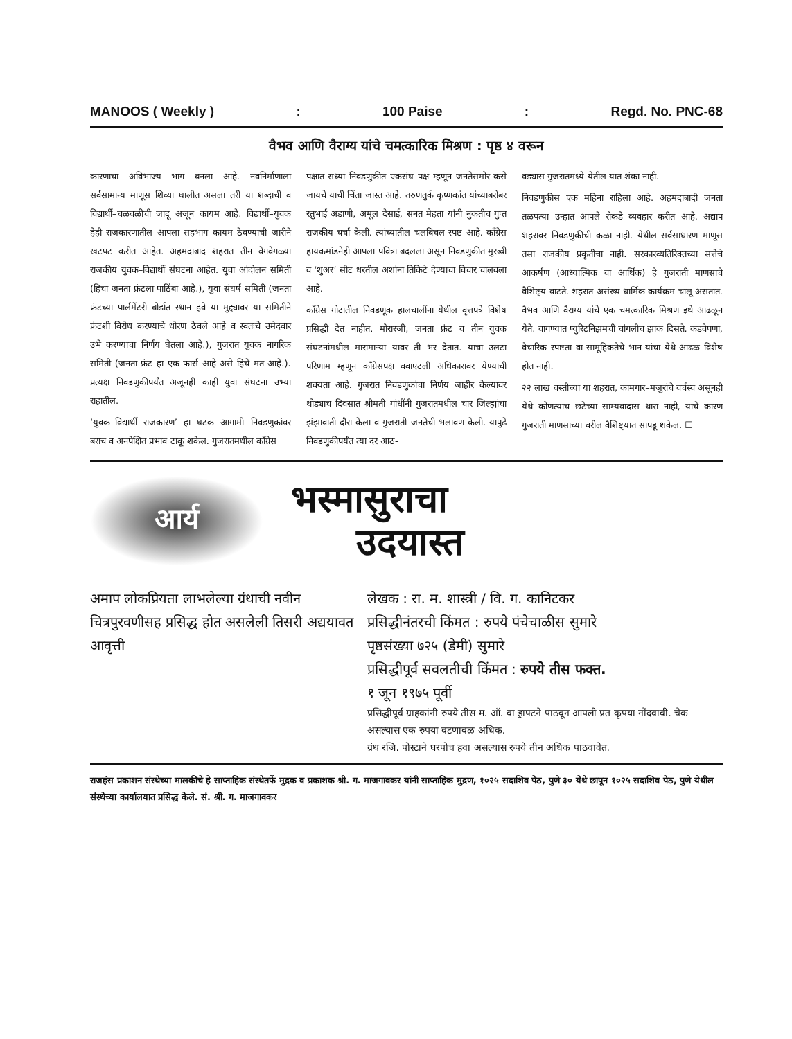MANOOS ( Weekly ): 100 Paise: Regd. No. PNC-68
वैभव आणि वैराग्य यांचे चमत्कारिक मिश्रण : पृष्ठ ४ वरून
कारणाचा अविभाज्य भाग बनला आहे. नवनिर्माणाला सर्वसामान्य माणूस शिव्या घालीत असला तरी या शब्दाची व विद्यार्थी–चळवळीची जादू अजून कायम आहे. विद्यार्थी–युवक हेही राजकारणातील आपला सहभाग कायम ठेवण्याची जारीने खटपट करीत आहेत. अहमदाबाद शहरात तीन वेगवेगळ्या राजकीय युवक–विद्यार्थी संघटना आहेत. युवा आंदोलन समिती (हिचा जनता फ्रंटला पाठिंबा आहे.), युवा संघर्ष समिती (जनता फ्रंटच्या पार्लमेंटरी बोर्डात स्थान हवे या मुद्द्यावर या समितीने फ्रंटशी विरोध करण्याचे धोरण ठेवले आहे व स्वतःचे उमेदवार उभे करण्याचा निर्णय घेतला आहे.), गुजरात युवक नागरिक समिती (जनता फ्रंट हा एक फार्स आहे असे हिचे मत आहे.). प्रत्यक्ष निवडणुकीपर्यंत अजूनही काही युवा संघटना उभ्या राहातील.
‘युवक–विद्यार्थी राजकारण’ हा घटक आगामी निवडणुकांवर बराच व अनपेक्षित प्रभाव टाकू शकेल. गुजरातमधील काँग्रेस
पक्षात सध्या निवडणुकीत एकसंघ पक्ष म्हणून जनतेसमोर कसे जायचे याची चिंता जास्त आहे. तरुणतुर्क कृष्णकांत यांच्याबरोबर रतुभाई अडाणी, अमूल देसाई, सनत मेहता यांनी नुकतीच गुप्त राजकीय चर्चा केली. त्यांच्यातील चलबिचल स्पष्ट आहे. काँग्रेस हायकमांडनेही आपला पवित्रा बदलला असून निवडणुकीत मुरब्बी व ‘शुअर’ सीट धरतील अशांना तिकिटे देण्याचा विचार चालवला आहे.
काँग्रेस गोटातील निवडणूक हालचालींना येथील वृत्तपत्रे विशेष प्रसिद्धी देत नाहीत. मोरारजी, जनता फ्रंट व तीन युवक संघटनांमधील मारामाऱ्या यावर ती भर देतात. याचा उलटा परिणाम म्हणून काँग्रेसपक्ष ववाएटली अधिकारावर येण्याची शक्यता आहे. गुजरात निवडणुकांचा निर्णय जाहीर केल्यावर थोड्याच दिवसात श्रीमती गांधींनी गुजरातमधील चार जिल्ह्यांचा झंझावाती दौरा केला व गुजराती जनतेची भलावण केली. यापुढे निवडणुकीपर्यंत त्या दर आठ-
वड्यास गुजरातमध्ये येतील यात शंका नाही.
निवडणुकीस एक महिना राहिला आहे. अहमदाबादी जनता तळपत्या उन्हात आपले रोकडे व्यवहार करीत आहे. अद्याप शहरावर निवडणुकीची कळा नाही. येथील सर्वसाधारण माणूस तसा राजकीय प्रकृतीचा नाही. सरकारव्यतिरिक्तच्या सत्तेचे आकर्षण (आध्यात्मिक वा आर्थिक) हे गुजराती माणसाचे वैशिष्ट्य वाटते. शहरात असंख्य धार्मिक कार्यक्रम चालू असतात. वैभव आणि वैराग्य यांचे एक चमत्कारिक मिश्रण इथे आढळून येते. वागण्यात प्युरिटनिझमची चांगलीच झाक दिसते. कडवेपणा, वैचारिक स्पष्टता वा सामूहिकतेचे भान यांचा येथे आढळ विशेष होत नाही.
२२ लाख वस्तीच्या या शहरात, कामगार–मजुरांचे वर्चस्व असूनही येथे कोणत्याच छटेच्या साम्यवादास थारा नाही, याचे कारण गुजराती माणसाच्या वरील वैशिष्ट्यात सापडू शकेल. ☐
आर्य
भस्मासुराचा
उदयास्त
अमाप लोकप्रियता लाभलेल्या ग्रंथाची नवीन चित्रपुरवणीसह प्रसिद्ध होत असलेली तिसरी अद्ययावत आवृत्ती
लेखक : रा. म. शास्त्री / वि. ग. कानिटकर
प्रसिद्धीनंतरची किंमत : रुपये पंचेचाळीस सुमारे
पृष्ठसंख्या ७२५ (डेमी) सुमारे
प्रसिद्धीपूर्व सवलतीची किंमत : रुपये तीस फक्त.
१ जून १९७५ पूर्वी
प्रसिद्धीपूर्व ग्राहकांनी रुपये तीस म. ऑ. वा ड्राफ्टने पाठवून आपली प्रत कृपया नोंदवावी. चेक असल्यास एक रुपया वटणावळ अधिक.
ग्रंथ रजि. पोस्टाने घरपोच हवा असल्यास रुपये तीन अधिक पाठवावेत.
राजहंस प्रकाशन संस्थेच्या मालकीचे हे साप्ताहिक संस्थेतर्फे मुद्रक व प्रकाशक श्री. ग. माजगावकर यांनी साप्ताहिक मुद्रण, १०२५ सदाशिव पेठ, पुणे ३० येथे छापून १०२५ सदाशिव पेठ, पुणे येथील संस्थेच्या कार्यालयात प्रसिद्ध केले. सं. श्री. ग. माजगावकर